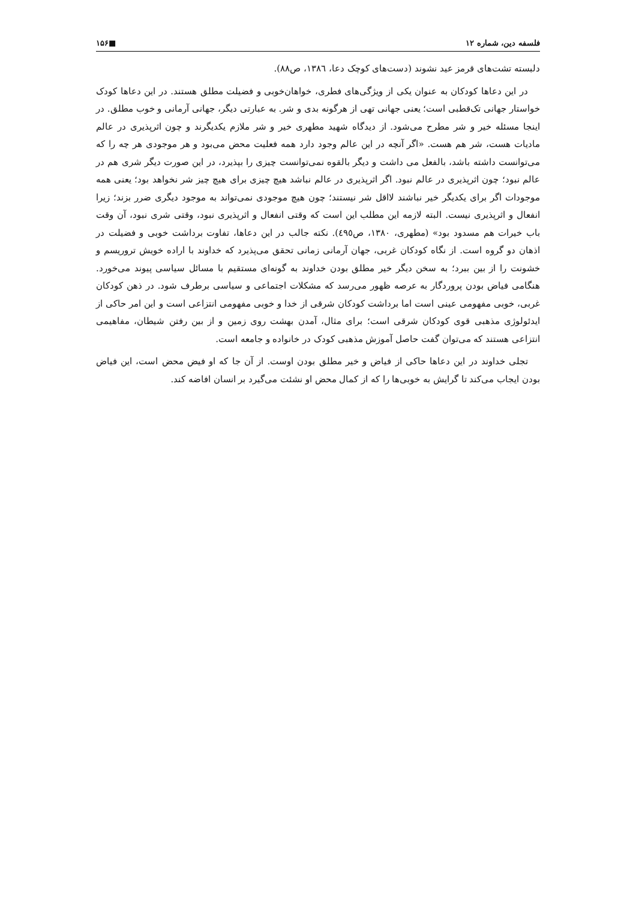فلسفه دین، شماره ۱۲ ■۱۵۶
دلبسته تشت‌های قرمز عید نشوند (دست‌های کوچک دعا، ١٣٨٦، ص٨٨).
در این دعاها کودکان به عنوان یکی از ویژگی‌های فطری، خواهان‌خوبی و فضیلت مطلق هستند. در این دعاها کودک خواستار جهانی تک‌قطبی است؛ یعنی جهانی تهی از هرگونه بدی و شر. به عبارتی دیگر، جهانی آرمانی و خوب مطلق. در اینجا مسئله خیر و شر مطرح می‌شود. از دیدگاه شهید مطهری خیر و شر ملازم یکدیگرند و چون اثرپذیری در عالم مادیات هست، شر هم هست. «اگر آنچه در این عالم وجود دارد همه فعلیت محض می‌بود و هر موجودی هر چه را که می‌توانست داشته باشد، بالفعل می داشت و دیگر بالقوه نمی‌توانست چیزی را بپذیرد، در این صورت دیگر شری هم در عالم نبود؛ چون اثرپذیری در عالم نبود. اگر اثرپذیری در عالم نباشد هیچ چیزی برای هیچ چیز شر نخواهد بود؛ یعنی همه موجودات اگر برای یکدیگر خیر نباشند لااقل شر نیستند؛ چون هیچ موجودی نمی‌تواند به موجود دیگری ضرر بزند؛ زیرا انفعال و اثرپذیری نیست. البته لازمه این مطلب این است که وقتی انفعال و اثرپذیری نبود، وقتی شری نبود، آن وقت باب خیرات هم مسدود بود» (مطهری، ١٣٨٠، ص٤٩٥). نکته جالب در این دعاها، تفاوت برداشت خوبی و فضیلت در اذهان دو گروه است. از نگاه کودکان غربی، جهان آرمانی زمانی تحقق می‌پذیرد که خداوند با اراده خویش تروریسم و خشونت را از بین ببرد؛ به سخن دیگر خیر مطلق بودن خداوند به گونه‌ای مستقیم با مسائل سیاسی پیوند می‌خورد. هنگامی فیاض بودن پروردگار به عرصه ظهور می‌رسد که مشکلات اجتماعی و سیاسی برطرف شود. در ذهن کودکان غربی، خوبی مفهومی عینی است اما برداشت کودکان شرقی از خدا و خوبی مفهومی انتزاعی است و این امر حاکی از ایدئولوژی مذهبی قوی کودکان شرقی است؛ برای مثال، آمدن بهشت روی زمین و از بین رفتن شیطان، مفاهیمی انتزاعی هستند که می‌توان گفت حاصل آموزش مذهبی کودک در خانواده و جامعه است.
تجلی خداوند در این دعاها حاکی از فیاض و خیر مطلق بودن اوست. از آن جا که او فیض محض است، این فیاض بودن ایجاب می‌کند تا گرایش به خوبی‌ها را که از کمال محض او نشئت می‌گیرد بر انسان افاضه کند.